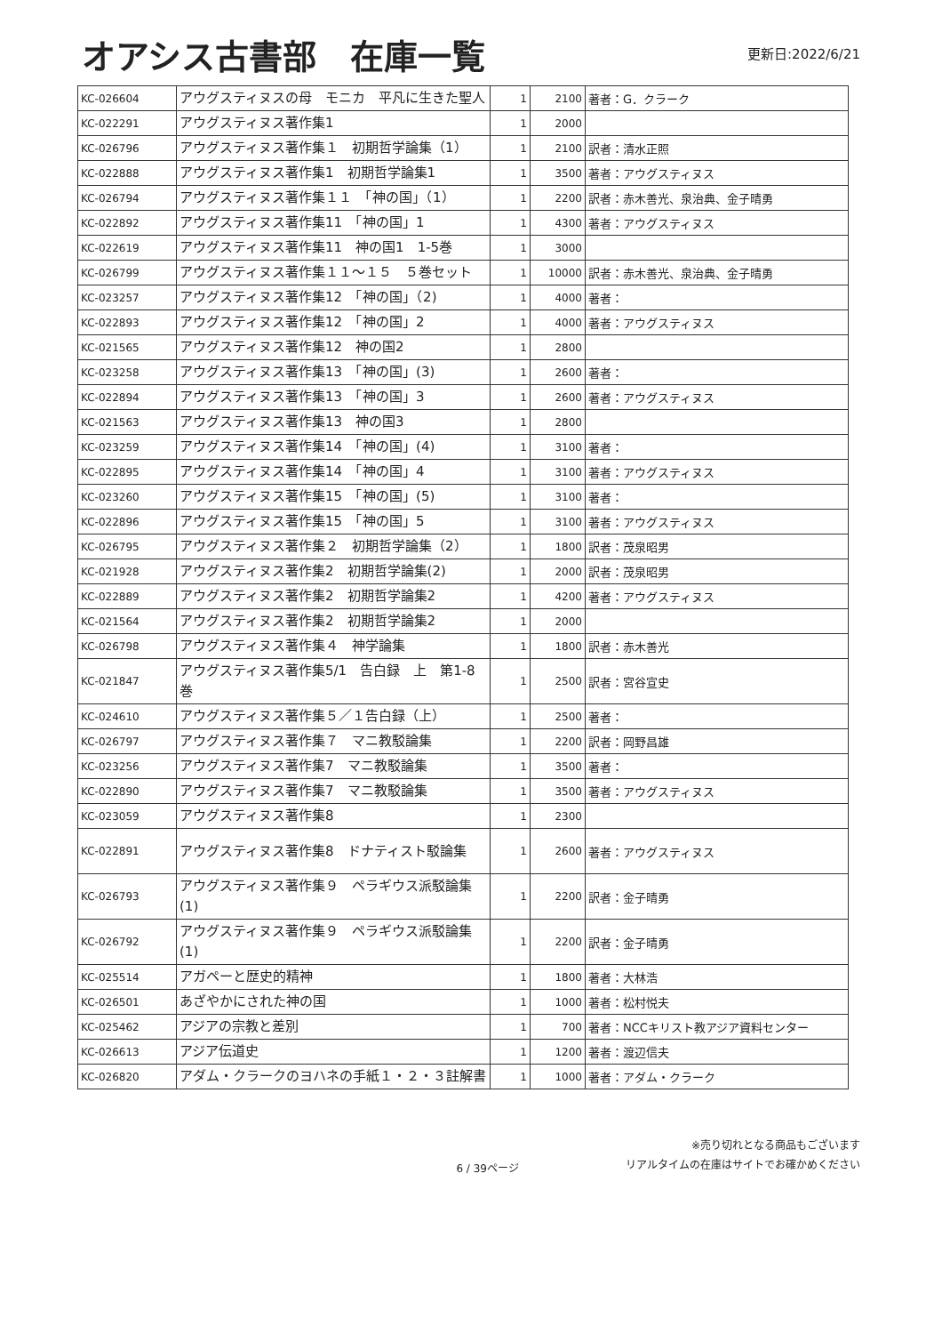オアシス古書部　在庫一覧
更新日:2022/6/21
| KC-026604 | アウグスティヌスの母 モニカ 平凡に生きた聖人 | 1 | 2100 | 著者：G．クラーク |
| KC-022291 | アウグスティヌス著作集1 | 1 | 2000 | |
| KC-026796 | アウグスティヌス著作集１ 初期哲学論集（1） | 1 | 2100 | 訳者：清水正照 |
| KC-022888 | アウグスティヌス著作集1 初期哲学論集1 | 1 | 3500 | 著者：アウグスティヌス |
| KC-026794 | アウグスティヌス著作集１１ 「神の国」（1） | 1 | 2200 | 訳者：赤木善光、泉治典、金子晴勇 |
| KC-022892 | アウグスティヌス著作集11 「神の国」1 | 1 | 4300 | 著者：アウグスティヌス |
| KC-022619 | アウグスティヌス著作集11 神の国1 1-5巻 | 1 | 3000 | |
| KC-026799 | アウグスティヌス著作集１１～１５ ５巻セット | 1 | 10000 | 訳者：赤木善光、泉治典、金子晴勇 |
| KC-023257 | アウグスティヌス著作集12 「神の国」（2) | 1 | 4000 | 著者： |
| KC-022893 | アウグスティヌス著作集12 「神の国」2 | 1 | 4000 | 著者：アウグスティヌス |
| KC-021565 | アウグスティヌス著作集12 神の国2 | 1 | 2800 | |
| KC-023258 | アウグスティヌス著作集13 「神の国」(3) | 1 | 2600 | 著者： |
| KC-022894 | アウグスティヌス著作集13 「神の国」3 | 1 | 2600 | 著者：アウグスティヌス |
| KC-021563 | アウグスティヌス著作集13 神の国3 | 1 | 2800 | |
| KC-023259 | アウグスティヌス著作集14 「神の国」(4) | 1 | 3100 | 著者： |
| KC-022895 | アウグスティヌス著作集14 「神の国」4 | 1 | 3100 | 著者：アウグスティヌス |
| KC-023260 | アウグスティヌス著作集15 「神の国」(5) | 1 | 3100 | 著者： |
| KC-022896 | アウグスティヌス著作集15 「神の国」5 | 1 | 3100 | 著者：アウグスティヌス |
| KC-026795 | アウグスティヌス著作集２ 初期哲学論集（2） | 1 | 1800 | 訳者：茂泉昭男 |
| KC-021928 | アウグスティヌス著作集2 初期哲学論集(2) | 1 | 2000 | 訳者：茂泉昭男 |
| KC-022889 | アウグスティヌス著作集2 初期哲学論集2 | 1 | 4200 | 著者：アウグスティヌス |
| KC-021564 | アウグスティヌス著作集2 初期哲学論集2 | 1 | 2000 | |
| KC-026798 | アウグスティヌス著作集４ 神学論集 | 1 | 1800 | 訳者：赤木善光 |
| KC-021847 | アウグスティヌス著作集5/1 告白録 上 第1-8巻 | 1 | 2500 | 訳者：宮谷宣史 |
| KC-024610 | アウグスティヌス著作集５／１告白録（上） | 1 | 2500 | 著者： |
| KC-026797 | アウグスティヌス著作集７ マニ教駁論集 | 1 | 2200 | 訳者：岡野昌雄 |
| KC-023256 | アウグスティヌス著作集7 マニ教駁論集 | 1 | 3500 | 著者： |
| KC-022890 | アウグスティヌス著作集7 マニ教駁論集 | 1 | 3500 | 著者：アウグスティヌス |
| KC-023059 | アウグスティヌス著作集8 | 1 | 2300 | |
| KC-022891 | アウグスティヌス著作集8 ドナティスト駁論集 | 1 | 2600 | 著者：アウグスティヌス |
| KC-026793 | アウグスティヌス著作集９ ペラギウス派駁論集(1) | 1 | 2200 | 訳者：金子晴勇 |
| KC-026792 | アウグスティヌス著作集９ ペラギウス派駁論集(1) | 1 | 2200 | 訳者：金子晴勇 |
| KC-025514 | アガペーと歴史的精神 | 1 | 1800 | 著者：大林浩 |
| KC-026501 | あざやかにされた神の国 | 1 | 1000 | 著者：松村悦夫 |
| KC-025462 | アジアの宗教と差別 | 1 | 700 | 著者：NCCキリスト教アジア資料センター |
| KC-026613 | アジア伝道史 | 1 | 1200 | 著者：渡辺信夫 |
| KC-026820 | アダム・クラークのヨハネの手紙１・２・３註解書 | 1 | 1000 | 著者：アダム・クラーク |
6 / 39ページ
※売り切れとなる商品もございます
リアルタイムの在庫はサイトでお確かめください